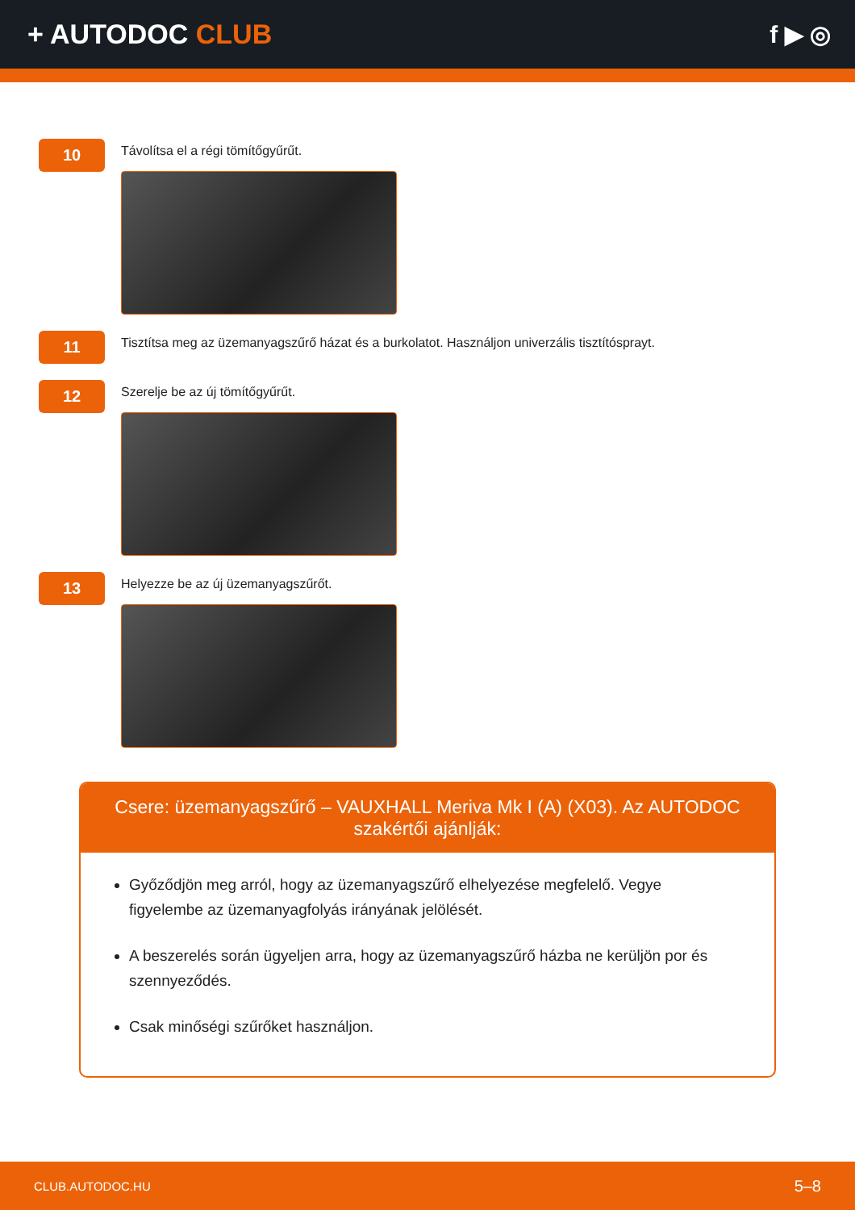+ AUTODOC CLUB f ▶ ◎
10
Távolítsa el a régi tömítőgyűrűt.
11
Tisztítsa meg az üzemanyagszűrő házat és a burkolatot. Használjon univerzális tisztítósprayt.
12
Szerelje be az új tömítőgyűrűt.
13
Helyezze be az új üzemanyagszűrőt.
Csere: üzemanyagszűrő – VAUXHALL Meriva Mk I (A) (X03). Az AUTODOC szakértői ajánlják:
Győződjön meg arról, hogy az üzemanyagszűrő elhelyezése megfelelő. Vegye figyelembe az üzemanyagfolyás irányának jelölését.
A beszerelés során ügyeljen arra, hogy az üzemanyagszűrő házba ne kerüljön por és szennyeződés.
Csak minőségi szűrőket használjon.
CLUB.AUTODOC.HU 5–8